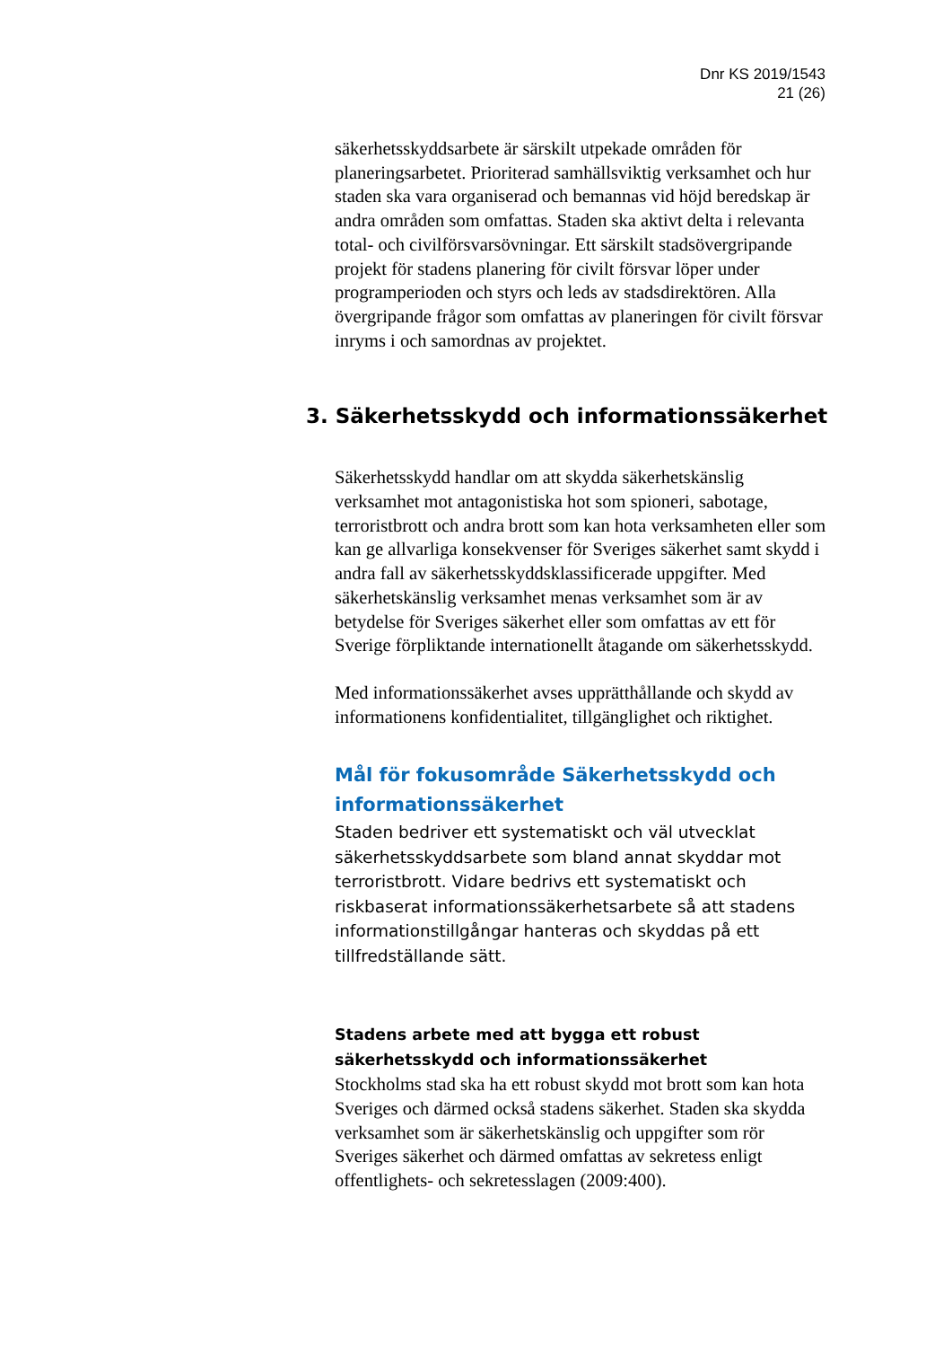Dnr KS 2019/1543
21 (26)
säkerhetsskyddsarbete är särskilt utpekade områden för planeringsarbetet. Prioriterad samhällsviktig verksamhet och hur staden ska vara organiserad och bemannas vid höjd beredskap är andra områden som omfattas. Staden ska aktivt delta i relevanta total- och civilförsvarsövningar. Ett särskilt stadsövergripande projekt för stadens planering för civilt försvar löper under programperioden och styrs och leds av stadsdirektören. Alla övergripande frågor som omfattas av planeringen för civilt försvar inryms i och samordnas av projektet.
3. Säkerhetsskydd och informationssäkerhet
Säkerhetsskydd handlar om att skydda säkerhetskänslig verksamhet mot antagonistiska hot som spioneri, sabotage, terroristbrott och andra brott som kan hota verksamheten eller som kan ge allvarliga konsekvenser för Sveriges säkerhet samt skydd i andra fall av säkerhetsskyddsklassificerade uppgifter. Med säkerhetskänslig verksamhet menas verksamhet som är av betydelse för Sveriges säkerhet eller som omfattas av ett för Sverige förpliktande internationellt åtagande om säkerhetsskydd.
Med informationssäkerhet avses upprätthållande och skydd av informationens konfidentialitet, tillgänglighet och riktighet.
Mål för fokusområde Säkerhetsskydd och informationssäkerhet
Staden bedriver ett systematiskt och väl utvecklat säkerhetsskyddsarbete som bland annat skyddar mot terroristbrott. Vidare bedrivs ett systematiskt och riskbaserat informationssäkerhetsarbete så att stadens informationstillgångar hanteras och skyddas på ett tillfredställande sätt.
Stadens arbete med att bygga ett robust säkerhetsskydd och informationssäkerhet
Stockholms stad ska ha ett robust skydd mot brott som kan hota Sveriges och därmed också stadens säkerhet. Staden ska skydda verksamhet som är säkerhetskänslig och uppgifter som rör Sveriges säkerhet och därmed omfattas av sekretess enligt offentlighets- och sekretesslagen (2009:400).